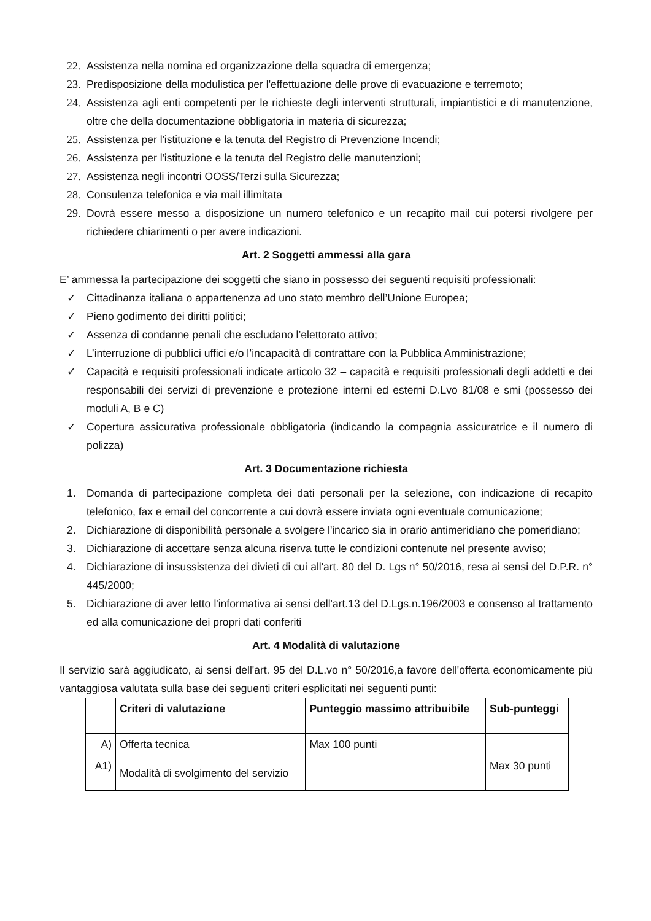22. Assistenza nella nomina ed organizzazione della squadra di emergenza;
23. Predisposizione della modulistica per l'effettuazione delle prove di evacuazione e terremoto;
24. Assistenza agli enti competenti per le richieste degli interventi strutturali, impiantistici e di manutenzione, oltre che della documentazione obbligatoria in materia di sicurezza;
25. Assistenza per l'istituzione e la tenuta del Registro di Prevenzione Incendi;
26. Assistenza per l'istituzione e la tenuta del Registro delle manutenzioni;
27. Assistenza negli incontri OOSS/Terzi sulla Sicurezza;
28. Consulenza telefonica e via mail illimitata
29. Dovrà essere messo a disposizione un numero telefonico e un recapito mail cui potersi rivolgere per richiedere chiarimenti o per avere indicazioni.
Art. 2 Soggetti ammessi alla gara
E’ ammessa la partecipazione dei soggetti che siano in possesso dei seguenti requisiti professionali:
✓ Cittadinanza italiana o appartenenza ad uno stato membro dell’Unione Europea;
✓ Pieno godimento dei diritti politici;
✓ Assenza di condanne penali che escludano l’elettorato attivo;
✓ L’interruzione di pubblici uffici e/o l’incapacità di contrattare con la Pubblica Amministrazione;
✓ Capacità e requisiti professionali indicate articolo 32 – capacità e requisiti professionali degli addetti e dei responsabili dei servizi di prevenzione e protezione interni ed esterni D.Lvo 81/08 e smi (possesso dei moduli A, B e C)
✓ Copertura assicurativa professionale obbligatoria (indicando la compagnia assicuratrice e il numero di polizza)
Art. 3 Documentazione richiesta
1. Domanda di partecipazione completa dei dati personali per la selezione, con indicazione di recapito telefonico, fax e email del concorrente a cui dovrà essere inviata ogni eventuale comunicazione;
2. Dichiarazione di disponibilità personale a svolgere l'incarico sia in orario antimeridiano che pomeridiano;
3. Dichiarazione di accettare senza alcuna riserva tutte le condizioni contenute nel presente avviso;
4. Dichiarazione di insussistenza dei divieti di cui all'art. 80 del D. Lgs n° 50/2016, resa ai sensi del D.P.R. n° 445/2000;
5. Dichiarazione di aver letto l'informativa ai sensi dell'art.13 del D.Lgs.n.196/2003 e consenso al trattamento ed alla comunicazione dei propri dati conferiti
Art. 4 Modalità di valutazione
Il servizio sarà aggiudicato, ai sensi dell'art. 95 del D.L.vo n° 50/2016,a favore dell'offerta economicamente più vantaggiosa valutata sulla base dei seguenti criteri esplicitati nei seguenti punti:
| | Criteri di valutazione | Punteggio massimo attribuibile | Sub-punteggi |
| --- | --- | --- | --- |
| A) | Offerta tecnica | Max 100 punti | |
| A1) | Modalità di svolgimento del servizio | | Max 30 punti |